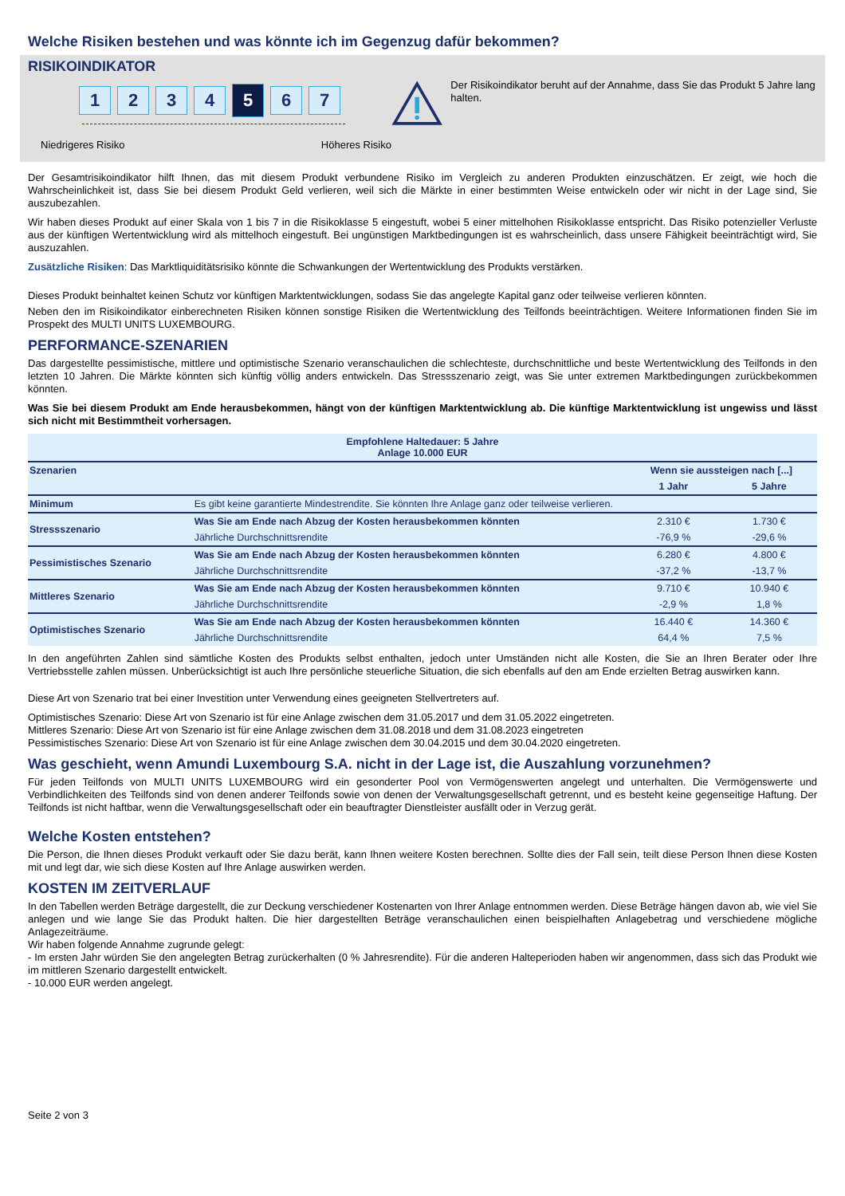Welche Risiken bestehen und was könnte ich im Gegenzug dafür bekommen?
RISIKOINDIKATOR
1 2 3 4
5
6 7
Niedrigeres Risiko Höheres Risiko
Der Risikoindikator beruht auf der Annahme, dass Sie das Produkt 5 Jahre lang halten.
Der Gesamtrisikoindikator hilft Ihnen, das mit diesem Produkt verbundene Risiko im Vergleich zu anderen Produkten einzuschätzen. Er zeigt, wie hoch die Wahrscheinlichkeit ist, dass Sie bei diesem Produkt Geld verlieren, weil sich die Märkte in einer bestimmten Weise entwickeln oder wir nicht in der Lage sind, Sie auszubezahlen.
Wir haben dieses Produkt auf einer Skala von 1 bis 7 in die Risikoklasse 5 eingestuft, wobei 5 einer mittelhohen Risikoklasse entspricht. Das Risiko potenzieller Verluste aus der künftigen Wertentwicklung wird als mittelhoch eingestuft. Bei ungünstigen Marktbedingungen ist es wahrscheinlich, dass unsere Fähigkeit beeinträchtigt wird, Sie auszuzahlen.
Zusätzliche Risiken: Das Marktliquiditätsrisiko könnte die Schwankungen der Wertentwicklung des Produkts verstärken.
Dieses Produkt beinhaltet keinen Schutz vor künftigen Marktentwicklungen, sodass Sie das angelegte Kapital ganz oder teilweise verlieren könnten.
Neben den im Risikoindikator einberechneten Risiken können sonstige Risiken die Wertentwicklung des Teilfonds beeinträchtigen. Weitere Informationen finden Sie im Prospekt des MULTI UNITS LUXEMBOURG.
PERFORMANCE-SZENARIEN
Das dargestellte pessimistische, mittlere und optimistische Szenario veranschaulichen die schlechteste, durchschnittliche und beste Wertentwicklung des Teilfonds in den letzten 10 Jahren. Die Märkte könnten sich künftig völlig anders entwickeln. Das Stressszenario zeigt, was Sie unter extremen Marktbedingungen zurückbekommen könnten.
Was Sie bei diesem Produkt am Ende herausbekommen, hängt von der künftigen Marktentwicklung ab. Die künftige Marktentwicklung ist ungewiss und lässt sich nicht mit Bestimmtheit vorhersagen.
| Empfohlene Haltedauer: 5 Jahre Anlage 10.000 EUR | | | |
| --- | --- | --- | --- |
| Szenarien | | Wenn sie aussteigen nach [...] | |
| | | 1 Jahr | 5 Jahre |
| Minimum | Es gibt keine garantierte Mindestrendite. Sie könnten Ihre Anlage ganz oder teilweise verlieren. | | |
| Stressszenario | Was Sie am Ende nach Abzug der Kosten herausbekommen könnten | 2.310 € | 1.730 € |
| | Jährliche Durchschnittsrendite | -76,9 % | -29,6 % |
| Pessimistisches Szenario | Was Sie am Ende nach Abzug der Kosten herausbekommen könnten | 6.280 € | 4.800 € |
| | Jährliche Durchschnittsrendite | -37,2 % | -13,7 % |
| Mittleres Szenario | Was Sie am Ende nach Abzug der Kosten herausbekommen könnten | 9.710 € | 10.940 € |
| | Jährliche Durchschnittsrendite | -2,9 % | 1,8 % |
| Optimistisches Szenario | Was Sie am Ende nach Abzug der Kosten herausbekommen könnten | 16.440 € | 14.360 € |
| | Jährliche Durchschnittsrendite | 64,4 % | 7,5 % |
In den angeführten Zahlen sind sämtliche Kosten des Produkts selbst enthalten, jedoch unter Umständen nicht alle Kosten, die Sie an Ihren Berater oder Ihre Vertriebsstelle zahlen müssen. Unberücksichtigt ist auch Ihre persönliche steuerliche Situation, die sich ebenfalls auf den am Ende erzielten Betrag auswirken kann.
Diese Art von Szenario trat bei einer Investition unter Verwendung eines geeigneten Stellvertreters auf.
Optimistisches Szenario: Diese Art von Szenario ist für eine Anlage zwischen dem 31.05.2017 und dem 31.05.2022 eingetreten.
Mittleres Szenario: Diese Art von Szenario ist für eine Anlage zwischen dem 31.08.2018 und dem 31.08.2023 eingetreten
Pessimistisches Szenario: Diese Art von Szenario ist für eine Anlage zwischen dem 30.04.2015 und dem 30.04.2020 eingetreten.
Was geschieht, wenn Amundi Luxembourg S.A. nicht in der Lage ist, die Auszahlung vorzunehmen?
Für jeden Teilfonds von MULTI UNITS LUXEMBOURG wird ein gesonderter Pool von Vermögenswerten angelegt und unterhalten. Die Vermögenswerte und Verbindlichkeiten des Teilfonds sind von denen anderer Teilfonds sowie von denen der Verwaltungsgesellschaft getrennt, und es besteht keine gegenseitige Haftung. Der Teilfonds ist nicht haftbar, wenn die Verwaltungsgesellschaft oder ein beauftragter Dienstleister ausfällt oder in Verzug gerät.
Welche Kosten entstehen?
Die Person, die Ihnen dieses Produkt verkauft oder Sie dazu berät, kann Ihnen weitere Kosten berechnen. Sollte dies der Fall sein, teilt diese Person Ihnen diese Kosten mit und legt dar, wie sich diese Kosten auf Ihre Anlage auswirken werden.
KOSTEN IM ZEITVERLAUF
In den Tabellen werden Beträge dargestellt, die zur Deckung verschiedener Kostenarten von Ihrer Anlage entnommen werden. Diese Beträge hängen davon ab, wie viel Sie anlegen und wie lange Sie das Produkt halten. Die hier dargestellten Beträge veranschaulichen einen beispielhaften Anlagebetrag und verschiedene mögliche Anlagezeiträume.
Wir haben folgende Annahme zugrunde gelegt:
- Im ersten Jahr würden Sie den angelegten Betrag zurückerhalten (0 % Jahresrendite). Für die anderen Halteperioden haben wir angenommen, dass sich das Produkt wie im mittleren Szenario dargestellt entwickelt.
- 10.000 EUR werden angelegt.
Seite 2 von 3